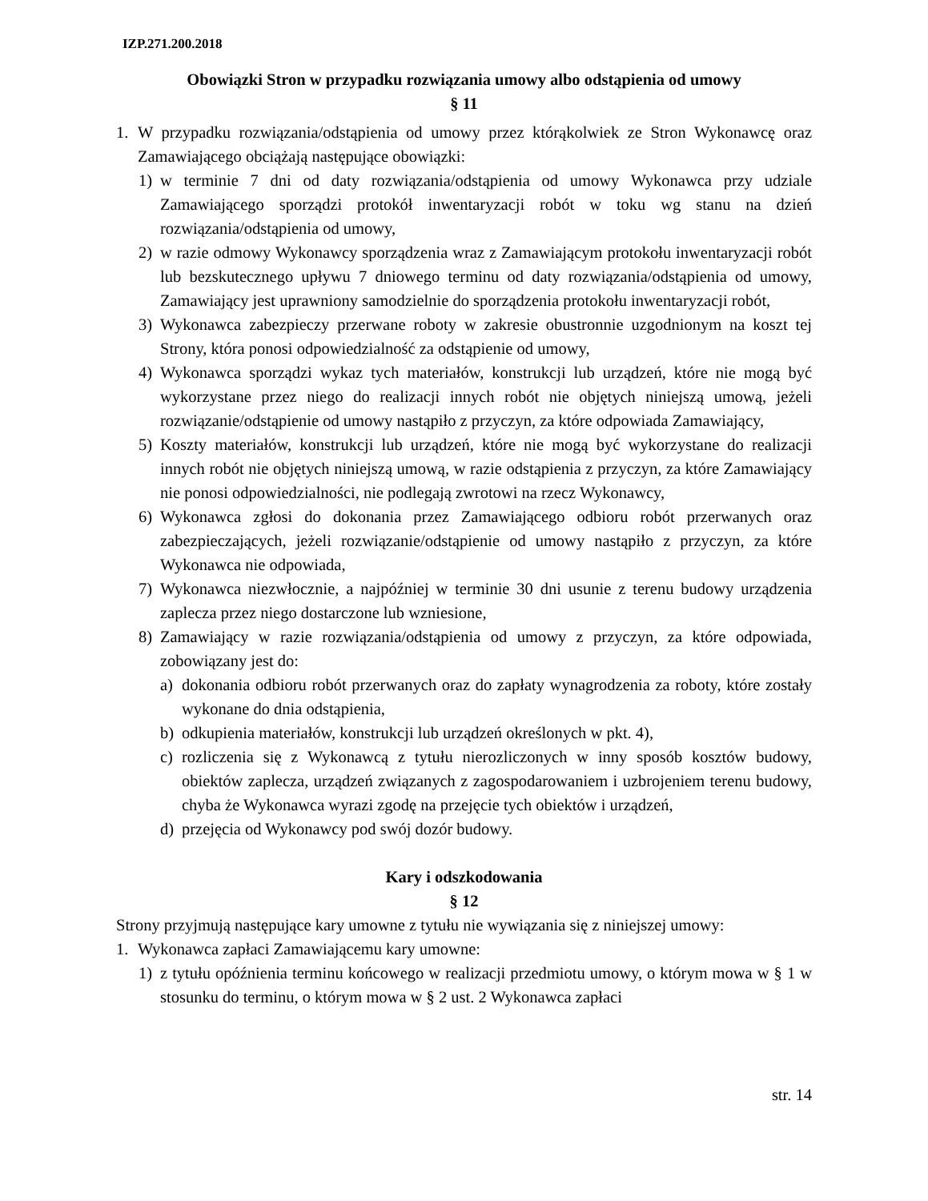IZP.271.200.2018
Obowiązki Stron w przypadku rozwiązania umowy albo odstąpienia od umowy
§ 11
1. W przypadku rozwiązania/odstąpienia od umowy przez którąkolwiek ze Stron Wykonawcę oraz Zamawiającego obciążają następujące obowiązki:
1) w terminie 7 dni od daty rozwiązania/odstąpienia od umowy Wykonawca przy udziale Zamawiającego sporządzi protokół inwentaryzacji robót w toku wg stanu na dzień rozwiązania/odstąpienia od umowy,
2) w razie odmowy Wykonawcy sporządzenia wraz z Zamawiającym protokołu inwentaryzacji robót lub bezskutecznego upływu 7 dniowego terminu od daty rozwiązania/odstąpienia od umowy, Zamawiający jest uprawniony samodzielnie do sporządzenia protokołu inwentaryzacji robót,
3) Wykonawca zabezpieczy przerwane roboty w zakresie obustronnie uzgodnionym na koszt tej Strony, która ponosi odpowiedzialność za odstąpienie od umowy,
4) Wykonawca sporządzi wykaz tych materiałów, konstrukcji lub urządzeń, które nie mogą być wykorzystane przez niego do realizacji innych robót nie objętych niniejszą umową, jeżeli rozwiązanie/odstąpienie od umowy nastąpiło z przyczyn, za które odpowiada Zamawiający,
5) Koszty materiałów, konstrukcji lub urządzeń, które nie mogą być wykorzystane do realizacji innych robót nie objętych niniejszą umową, w razie odstąpienia z przyczyn, za które Zamawiający nie ponosi odpowiedzialności, nie podlegają zwrotowi na rzecz Wykonawcy,
6) Wykonawca zgłosi do dokonania przez Zamawiającego odbioru robót przerwanych oraz zabezpieczających, jeżeli rozwiązanie/odstąpienie od umowy nastąpiło z przyczyn, za które Wykonawca nie odpowiada,
7) Wykonawca niezwłocznie, a najpóźniej w terminie 30 dni usunie z terenu budowy urządzenia zaplecza przez niego dostarczone lub wzniesione,
8) Zamawiający w razie rozwiązania/odstąpienia od umowy z przyczyn, za które odpowiada, zobowiązany jest do:
a) dokonania odbioru robót przerwanych oraz do zapłaty wynagrodzenia za roboty, które zostały wykonane do dnia odstąpienia,
b) odkupienia materiałów, konstrukcji lub urządzeń określonych w pkt. 4),
c) rozliczenia się z Wykonawcą z tytułu nierozliczonych w inny sposób kosztów budowy, obiektów zaplecza, urządzeń związanych z zagospodarowaniem i uzbrojeniem terenu budowy, chyba że Wykonawca wyrazi zgodę na przejęcie tych obiektów i urządzeń,
d) przejęcia od Wykonawcy pod swój dozór budowy.
Kary i odszkodowania
§ 12
Strony przyjmują następujące kary umowne z tytułu nie wywiązania się z niniejszej umowy:
1. Wykonawca zapłaci Zamawiającemu kary umowne:
1) z tytułu opóźnienia terminu końcowego w realizacji przedmiotu umowy, o którym mowa w § 1 w stosunku do terminu, o którym mowa w § 2 ust. 2 Wykonawca zapłaci
str. 14